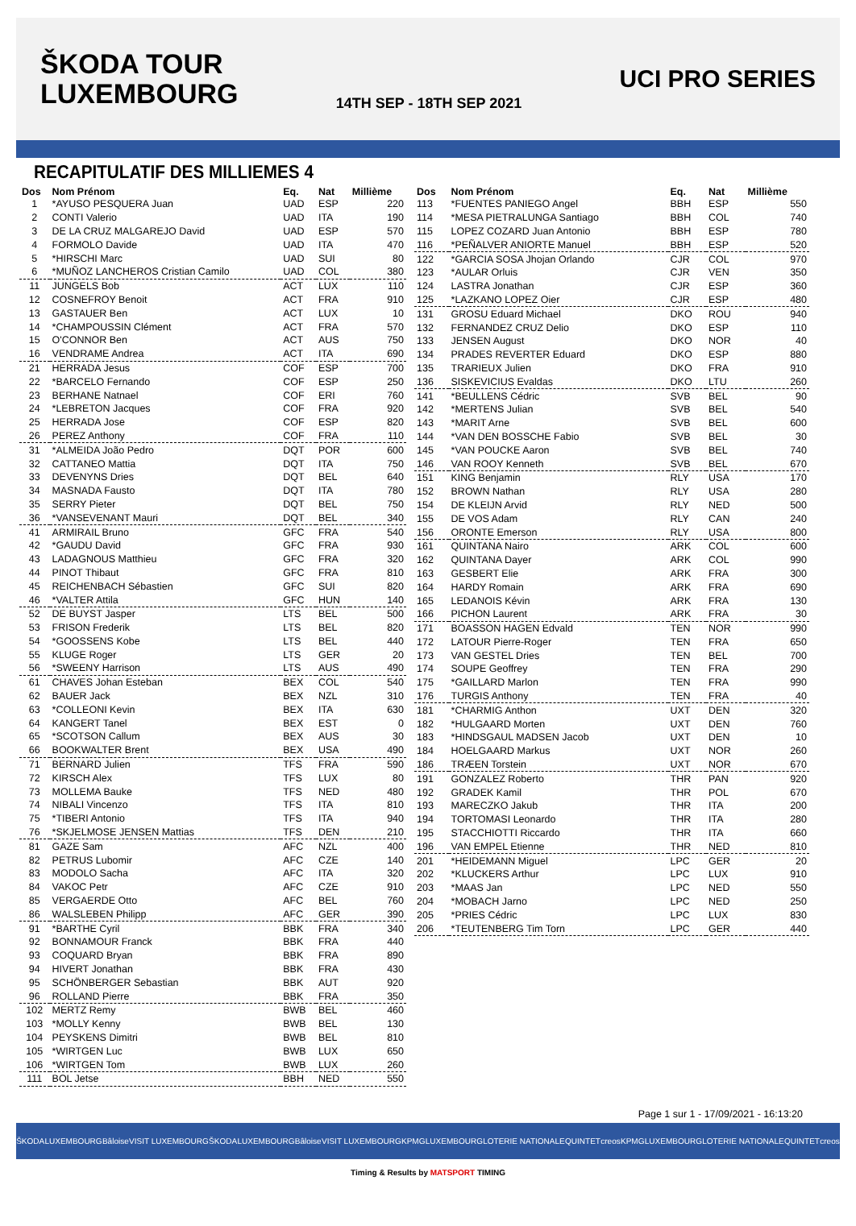ŠKODA TOUR
LUXEMBOURG
14TH SEP - 18TH SEP 2021
UCI PRO SERIES
RECAPITULATIF DES MILLIEMES 4
| Dos | Nom Prénom | Eq. | Nat | Millième |
| --- | --- | --- | --- | --- |
| 1 | *AYUSO PESQUERA Juan | UAD | ESP | 220 |
| 2 | CONTI Valerio | UAD | ITA | 190 |
| 3 | DE LA CRUZ MALGAREJO David | UAD | ESP | 570 |
| 4 | FORMOLO Davide | UAD | ITA | 470 |
| 5 | *HIRSCHI Marc | UAD | SUI | 80 |
| 6 | *MUÑOZ LANCHEROS Cristian Camilo | UAD | COL | 380 |
| 11 | JUNGELS Bob | ACT | LUX | 110 |
| 12 | COSNEFROY Benoit | ACT | FRA | 910 |
| 13 | GASTAUER Ben | ACT | LUX | 10 |
| 14 | *CHAMPOUSSIN Clément | ACT | FRA | 570 |
| 15 | O'CONNOR Ben | ACT | AUS | 750 |
| 16 | VENDRAME Andrea | ACT | ITA | 690 |
| 21 | HERRADA Jesus | COF | ESP | 700 |
| 22 | *BARCELO Fernando | COF | ESP | 250 |
| 23 | BERHANE Natnael | COF | ERI | 760 |
| 24 | *LEBRETON Jacques | COF | FRA | 920 |
| 25 | HERRADA Jose | COF | ESP | 820 |
| 26 | PEREZ Anthony | COF | FRA | 110 |
| 31 | *ALMEIDA João Pedro | DQT | POR | 600 |
| 32 | CATTANEO Mattia | DQT | ITA | 750 |
| 33 | DEVENYNS Dries | DQT | BEL | 640 |
| 34 | MASNADA Fausto | DQT | ITA | 780 |
| 35 | SERRY Pieter | DQT | BEL | 750 |
| 36 | *VANSEVENANT Mauri | DQT | BEL | 340 |
| 41 | ARMIRAIL Bruno | GFC | FRA | 540 |
| 42 | *GAUDU David | GFC | FRA | 930 |
| 43 | LADAGNOUS Matthieu | GFC | FRA | 320 |
| 44 | PINOT Thibaut | GFC | FRA | 810 |
| 45 | REICHENBACH Sébastien | GFC | SUI | 820 |
| 46 | *VALTER Attila | GFC | HUN | 140 |
| 52 | DE BUYST Jasper | LTS | BEL | 500 |
| 53 | FRISON Frederik | LTS | BEL | 820 |
| 54 | *GOOSSENS Kobe | LTS | BEL | 440 |
| 55 | KLUGE Roger | LTS | GER | 20 |
| 56 | *SWEENY Harrison | LTS | AUS | 490 |
| 61 | CHAVES Johan Esteban | BEX | COL | 540 |
| 62 | BAUER Jack | BEX | NZL | 310 |
| 63 | *COLLEONI Kevin | BEX | ITA | 630 |
| 64 | KANGERT Tanel | BEX | EST | 0 |
| 65 | *SCOTSON Callum | BEX | AUS | 30 |
| 66 | BOOKWALTER Brent | BEX | USA | 490 |
| 71 | BERNARD Julien | TFS | FRA | 590 |
| 72 | KIRSCH Alex | TFS | LUX | 80 |
| 73 | MOLLEMA Bauke | TFS | NED | 480 |
| 74 | NIBALI Vincenzo | TFS | ITA | 810 |
| 75 | *TIBERI Antonio | TFS | ITA | 940 |
| 76 | *SKJELMOSE JENSEN Mattias | TFS | DEN | 210 |
| 81 | GAZE Sam | AFC | NZL | 400 |
| 82 | PETRUS Lubomir | AFC | CZE | 140 |
| 83 | MODOLO Sacha | AFC | ITA | 320 |
| 84 | VAKOC Petr | AFC | CZE | 910 |
| 85 | VERGAERDE Otto | AFC | BEL | 760 |
| 86 | WALSLEBEN Philipp | AFC | GER | 390 |
| 91 | *BARTHE Cyril | BBK | FRA | 340 |
| 92 | BONNAMOUR Franck | BBK | FRA | 440 |
| 93 | COQUARD Bryan | BBK | FRA | 890 |
| 94 | HIVERT Jonathan | BBK | FRA | 430 |
| 95 | SCHÖNBERGER Sebastian | BBK | AUT | 920 |
| 96 | ROLLAND Pierre | BBK | FRA | 350 |
| 102 | MERTZ Remy | BWB | BEL | 460 |
| 103 | *MOLLY Kenny | BWB | BEL | 130 |
| 104 | PEYSKENS Dimitri | BWB | BEL | 810 |
| 105 | *WIRTGEN Luc | BWB | LUX | 650 |
| 106 | *WIRTGEN Tom | BWB | LUX | 260 |
| 111 | BOL Jetse | BBH | NED | 550 |
| Dos | Nom Prénom | Eq. | Nat | Millième |
| --- | --- | --- | --- | --- |
| 113 | *FUENTES PANIEGO Angel | BBH | ESP | 550 |
| 114 | *MESA PIETRALUNGA Santiago | BBH | COL | 740 |
| 115 | LOPEZ COZARD Juan Antonio | BBH | ESP | 780 |
| 116 | *PEÑALVER ANIORTE Manuel | BBH | ESP | 520 |
| 122 | *GARCIA SOSA Jhojan Orlando | CJR | COL | 970 |
| 123 | *AULAR Orluis | CJR | VEN | 350 |
| 124 | LASTRA Jonathan | CJR | ESP | 360 |
| 125 | *LAZKANO LOPEZ Oier | CJR | ESP | 480 |
| 131 | GROSU Eduard Michael | DKO | ROU | 940 |
| 132 | FERNANDEZ CRUZ Delio | DKO | ESP | 110 |
| 133 | JENSEN August | DKO | NOR | 40 |
| 134 | PRADES REVERTER Eduard | DKO | ESP | 880 |
| 135 | TRARIEUX Julien | DKO | FRA | 910 |
| 136 | SISKEVICIUS Evaldas | DKO | LTU | 260 |
| 141 | *BEULLENS Cédric | SVB | BEL | 90 |
| 142 | *MERTENS Julian | SVB | BEL | 540 |
| 143 | *MARIT Arne | SVB | BEL | 600 |
| 144 | *VAN DEN BOSSCHE Fabio | SVB | BEL | 30 |
| 145 | *VAN POUCKE Aaron | SVB | BEL | 740 |
| 146 | VAN ROOY Kenneth | SVB | BEL | 670 |
| 151 | KING Benjamin | RLY | USA | 170 |
| 152 | BROWN Nathan | RLY | USA | 280 |
| 154 | DE KLEIJN Arvid | RLY | NED | 500 |
| 155 | DE VOS Adam | RLY | CAN | 240 |
| 156 | ORONTE Emerson | RLY | USA | 800 |
| 161 | QUINTANA Nairo | ARK | COL | 600 |
| 162 | QUINTANA Dayer | ARK | COL | 990 |
| 163 | GESBERT Elie | ARK | FRA | 300 |
| 164 | HARDY Romain | ARK | FRA | 690 |
| 165 | LEDANOIS Kévin | ARK | FRA | 130 |
| 166 | PICHON Laurent | ARK | FRA | 30 |
| 171 | BOASSON HAGEN Edvald | TEN | NOR | 990 |
| 172 | LATOUR Pierre-Roger | TEN | FRA | 650 |
| 173 | VAN GESTEL Dries | TEN | BEL | 700 |
| 174 | SOUPE Geoffrey | TEN | FRA | 290 |
| 175 | *GAILLARD Marlon | TEN | FRA | 990 |
| 176 | TURGIS Anthony | TEN | FRA | 40 |
| 181 | *CHARMIG Anthon | UXT | DEN | 320 |
| 182 | *HULGAARD Morten | UXT | DEN | 760 |
| 183 | *HINDSGAUL MADSEN Jacob | UXT | DEN | 10 |
| 184 | HOELGAARD Markus | UXT | NOR | 260 |
| 186 | TRÆEN Torstein | UXT | NOR | 670 |
| 191 | GONZALEZ Roberto | THR | PAN | 920 |
| 192 | GRADEK Kamil | THR | POL | 670 |
| 193 | MARECZKO Jakub | THR | ITA | 200 |
| 194 | TORTOMASI Leonardo | THR | ITA | 280 |
| 195 | STACCHIOTTI Riccardo | THR | ITA | 660 |
| 196 | VAN EMPEL Etienne | THR | NED | 810 |
| 201 | *HEIDEMANN Miguel | LPC | GER | 20 |
| 202 | *KLUCKERS Arthur | LPC | LUX | 910 |
| 203 | *MAAS Jan | LPC | NED | 550 |
| 204 | *MOBACH Jarno | LPC | NED | 250 |
| 205 | *PRIES Cédric | LPC | LUX | 830 |
| 206 | *TEUTENBERG Tim Torn | LPC | GER | 440 |
Page 1 sur 1 - 17/09/2021 - 16:13:20
ŠKODA LUXEMBOURG Bâloise VISIT LUXEMBOURG ŠKODA LUXEMBOURG Bâloise VISIT LUXEMBOURG KPMG LUXEMBOURG LOTERIE NATIONALE QUINTET creos KPMG LUXEMBOURG LOTERIE NATIONALE QUINTET creos
Timing & Results by MATSPORT TIMING